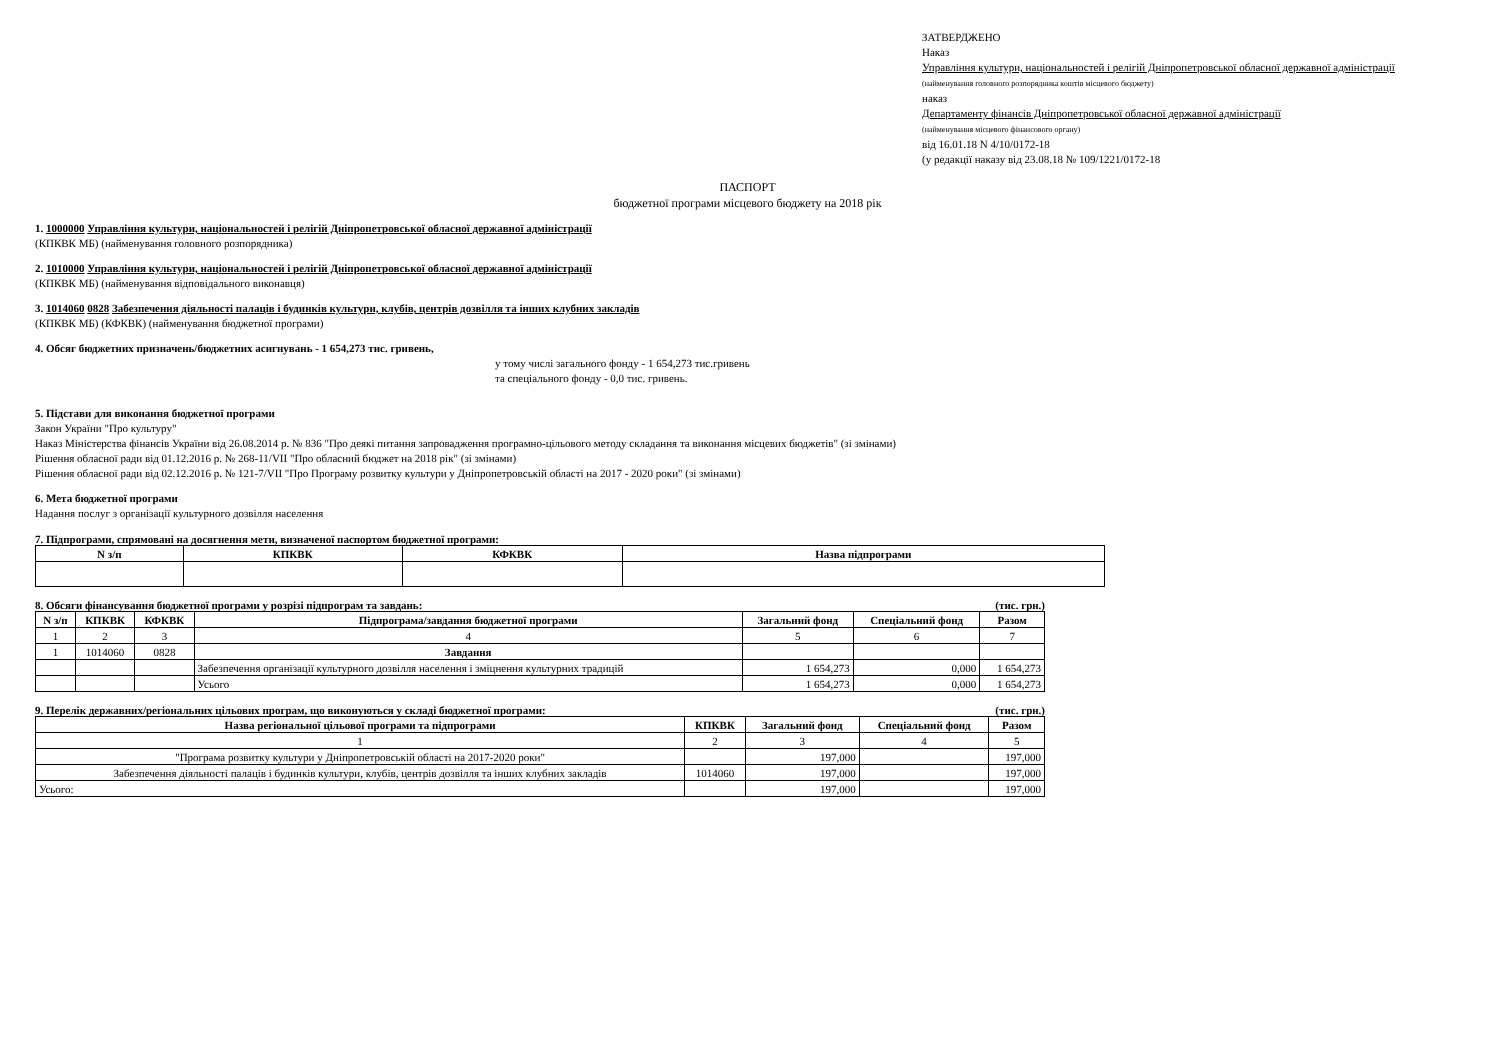ЗАТВЕРДЖЕНО
Наказ
Управління культури, національностей і релігій Дніпропетровської обласної державної адміністрації
(найменування головного розпорядника коштів місцевого бюджету)
наказ
Департаменту фінансів Дніпропетровської обласної державної адміністрації
(найменування місцевого фінансового органу)
від 16.01.18 N 4/10/0172-18
(у редакції наказу від 23.08.18 № 109/1221/0172-18
ПАСПОРТ
бюджетної програми місцевого бюджету на 2018 рік
1. 1000000 Управління культури, національностей і релігій Дніпропетровської обласної державної адміністрації
(КПКВК МБ) (найменування головного розпорядника)
2. 1010000 Управління культури, національностей і релігій Дніпропетровської обласної державної адміністрації
(КПКВК МБ) (найменування відповідального виконавця)
3. 1014060 0828 Забезпечення діяльності палаців і будинків культури, клубів, центрів дозвілля та інших клубних закладів
(КПКВК МБ) (КФКВК) (найменування бюджетної програми)
4. Обсяг бюджетних призначень/бюджетних асигнувань - 1 654,273 тис. гривень,
у тому числі загального фонду - 1 654,273 тис.гривень
та спеціального фонду - 0,0 тис. гривень.
5. Підстави для виконання бюджетної програми
Закон України "Про культуру"
Наказ Міністерства фінансів України від 26.08.2014 р. № 836 "Про деякі питання запровадження програмно-цільового методу складання та виконання місцевих бюджетів" (зі змінами)
Рішення обласної ради від 01.12.2016 р. № 268-11/VII "Про обласний бюджет на 2018 рік" (зі змінами)
Рішення обласної ради від 02.12.2016 р. № 121-7/VII "Про Програму розвитку культури у Дніпропетровській області на 2017 - 2020 роки" (зі змінами)
6. Мета бюджетної програми
Надання послуг з організації культурного дозвілля населення
7. Підпрограми, спрямовані на досягнення мети, визначеної паспортом бюджетної програми:
| N з/п | КПКВК | КФКВК | Назва підпрограми |
| --- | --- | --- | --- |
8. Обсяги фінансування бюджетної програми у розрізі підпрограм та завдань: (тис. грн.)
| N з/п | КПКВК | КФКВК | Підпрограма/завдання бюджетної програми | Загальний фонд | Спеціальний фонд | Разом |
| --- | --- | --- | --- | --- | --- | --- |
| 1 | 2 | 3 | 4 | 5 | 6 | 7 |
| 1 | 1014060 | 0828 | Завдання | | | |
| | | | Забезпечення організації культурного дозвілля населення і зміцнення культурних традицій | 1 654,273 | 0,000 | 1 654,273 |
| | | | Усього | 1 654,273 | 0,000 | 1 654,273 |
9. Перелік державних/регіональних цільових програм, що виконуються у складі бюджетної програми: (тис. грн.)
| Назва регіональної цільової програми та підпрограми | КПКВК | Загальний фонд | Спеціальний фонд | Разом |
| --- | --- | --- | --- | --- |
| 1 | 2 | 3 | 4 | 5 |
| "Програма розвитку культури у Дніпропетровській області на 2017-2020 роки" | | 197,000 | | 197,000 |
| Забезпечення діяльності палаців і будинків культури, клубів, центрів дозвілля та інших клубних закладів | 1014060 | 197,000 | | 197,000 |
| Усього: | | 197,000 | | 197,000 |